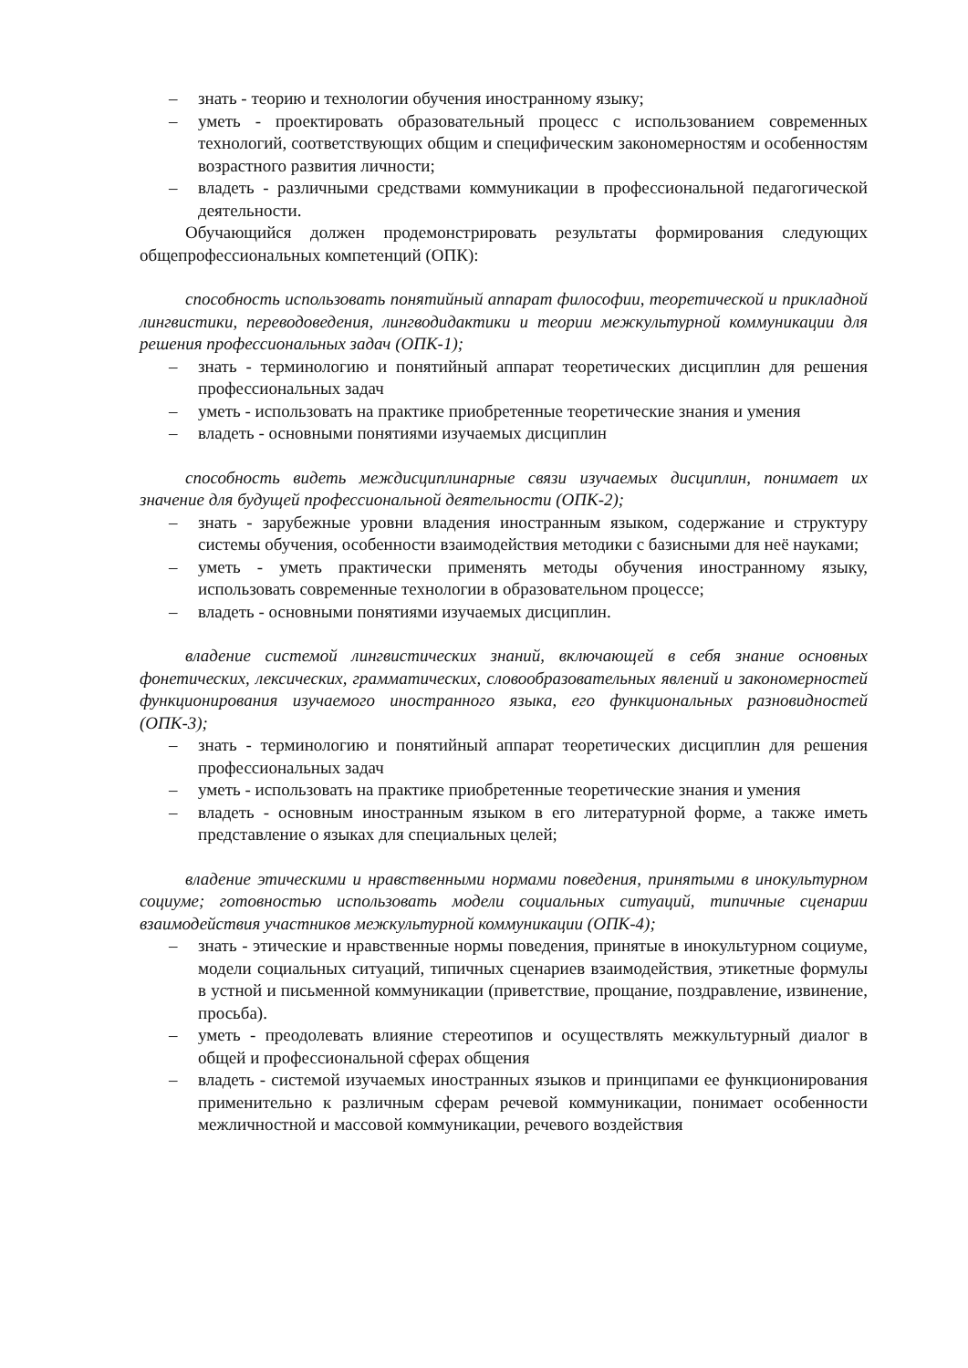– знать - теорию и технологии обучения иностранному языку;
– уметь - проектировать образовательный процесс с использованием современных технологий, соответствующих общим и специфическим закономерностям и особенностям возрастного развития личности;
– владеть - различными средствами коммуникации в профессиональной педагогической деятельности.
Обучающийся должен продемонстрировать результаты формирования следующих общепрофессиональных компетенций (ОПК):
способность использовать понятийный аппарат философии, теоретической и прикладной лингвистики, переводоведения, лингводидактики и теории межкультурной коммуникации для решения профессиональных задач (ОПК-1);
– знать - терминологию и понятийный аппарат теоретических дисциплин для решения профессиональных задач
– уметь - использовать на практике приобретенные теоретические знания и умения
– владеть - основными понятиями изучаемых дисциплин
способность видеть междисциплинарные связи изучаемых дисциплин, понимает их значение для будущей профессиональной деятельности (ОПК-2);
– знать - зарубежные уровни владения иностранным языком, содержание и структуру системы обучения, особенности взаимодействия методики с базисными для неё науками;
– уметь - уметь практически применять методы обучения иностранному языку, использовать современные технологии в образовательном процессе;
– владеть - основными понятиями изучаемых дисциплин.
владение системой лингвистических знаний, включающей в себя знание основных фонетических, лексических, грамматических, словообразовательных явлений и закономерностей функционирования изучаемого иностранного языка, его функциональных разновидностей (ОПК-3);
– знать - терминологию и понятийный аппарат теоретических дисциплин для решения профессиональных задач
– уметь - использовать на практике приобретенные теоретические знания и умения
– владеть - основным иностранным языком в его литературной форме, а также иметь представление о языках для специальных целей;
владение этическими и нравственными нормами поведения, принятыми в инокультурном социуме; готовностью использовать модели социальных ситуаций, типичные сценарии взаимодействия участников межкультурной коммуникации (ОПК-4);
– знать - этические и нравственные нормы поведения, принятые в инокультурном социуме, модели социальных ситуаций, типичных сценариев взаимодействия, этикетные формулы в устной и письменной коммуникации (приветствие, прощание, поздравление, извинение, просьба).
– уметь - преодолевать влияние стереотипов и осуществлять межкультурный диалог в общей и профессиональной сферах общения
– владеть - системой изучаемых иностранных языков и принципами ее функционирования применительно к различным сферам речевой коммуникации, понимает особенности межличностной и массовой коммуникации, речевого воздействия